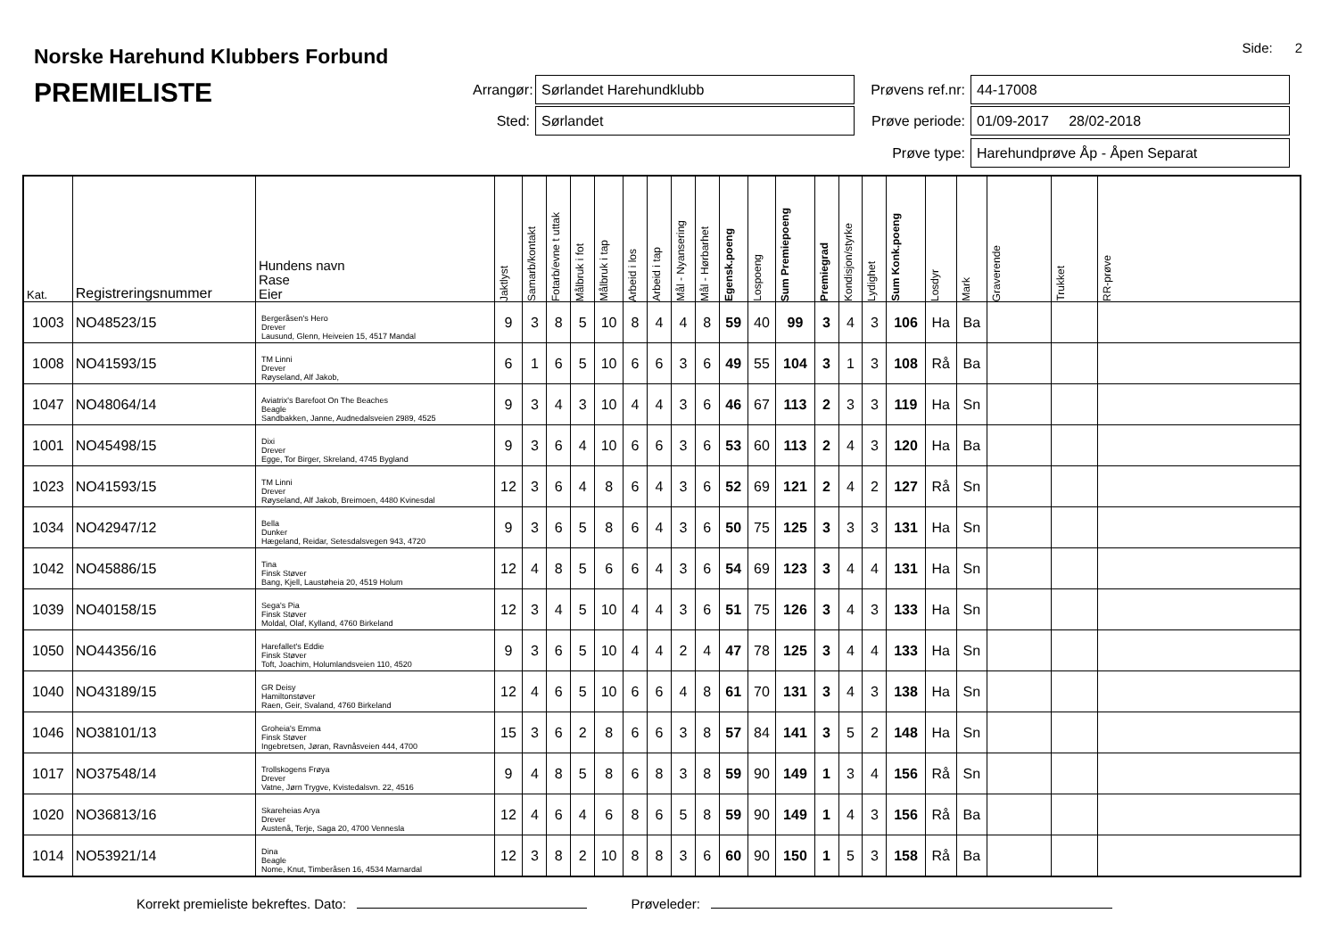Side: 2
Norske Harehund Klubbers Forbund
PREMIELISTE
Arrangør:
Sørlandet Harehundklubb
Prøvens ref.nr:
44-17008
Sted:
Sørlandet
Prøve periode:
01/09-2017 28/02-2018
Prøve type:
Harehundprøve Åp - Åpen Separat
| Kat. | Registreringsnummer | Hundens navn Rase Eier | Jaktlyst | Samarb/kontakt | Fotarb/evne t uttak | Målbruk i fot | Målbruk i tap | Arbeid i los | Arbeid i tap | Mål - Nyansering | Mål - Hørbarhet | Egensk.poeng | Lospoeng | Sum Premiepoeng | Premiegrad | Kondisjon/styrke | Lydighet | Sum Konk.poeng | Losdyr | Mark | Graverende | Trukket | RR-prøve |
| --- | --- | --- | --- | --- | --- | --- | --- | --- | --- | --- | --- | --- | --- | --- | --- | --- | --- | --- | --- | --- | --- | --- | --- |
| 1003 | NO48523/15 | Bergeråsen's Hero Drever Lausund, Glenn, Heiveien 15, 4517 Mandal | 9 | 3 | 8 | 5 | 10 | 8 | 4 | 4 | 8 | 59 | 40 | 99 | 3 | 4 | 3 | 106 | Ha | Ba | | | |
| 1008 | NO41593/15 | TM Linni Drever Røyseland, Alf Jakob, | 6 | 1 | 6 | 5 | 10 | 6 | 6 | 3 | 6 | 49 | 55 | 104 | 3 | 1 | 3 | 108 | Rå | Ba | | | |
| 1047 | NO48064/14 | Aviatrix's Barefoot On The Beaches Beagle Sandbakken, Janne, Audnedalsveien 2989, 4525 | 9 | 3 | 4 | 3 | 10 | 4 | 4 | 3 | 6 | 46 | 67 | 113 | 2 | 3 | 3 | 119 | Ha | Sn | | | |
| 1001 | NO45498/15 | Dixi Drever Egge, Tor Birger, Skreland, 4745 Bygland | 9 | 3 | 6 | 4 | 10 | 6 | 6 | 3 | 6 | 53 | 60 | 113 | 2 | 4 | 3 | 120 | Ha | Ba | | | |
| 1023 | NO41593/15 | TM Linni Drever Røyseland, Alf Jakob, Breimoen, 4480 Kvinesdal | 12 | 3 | 6 | 4 | 8 | 6 | 4 | 3 | 6 | 52 | 69 | 121 | 2 | 4 | 2 | 127 | Rå | Sn | | | |
| 1034 | NO42947/12 | Bella Dunker Hægeland, Reidar, Setesdalsvegen 943, 4720 | 9 | 3 | 6 | 5 | 8 | 6 | 4 | 3 | 6 | 50 | 75 | 125 | 3 | 3 | 3 | 131 | Ha | Sn | | | |
| 1042 | NO45886/15 | Tina Finsk Støver Bang, Kjell, Laustøheia 20, 4519 Holum | 12 | 4 | 8 | 5 | 6 | 6 | 4 | 3 | 6 | 54 | 69 | 123 | 3 | 4 | 4 | 131 | Ha | Sn | | | |
| 1039 | NO40158/15 | Sega's Pia Finsk Støver Moldal, Olaf, Kylland, 4760 Birkeland | 12 | 3 | 4 | 5 | 10 | 4 | 4 | 3 | 6 | 51 | 75 | 126 | 3 | 4 | 3 | 133 | Ha | Sn | | | |
| 1050 | NO44356/16 | Harefallet's Eddie Finsk Støver Toft, Joachim, Holumlandsveien 110, 4520 | 9 | 3 | 6 | 5 | 10 | 4 | 4 | 2 | 4 | 47 | 78 | 125 | 3 | 4 | 4 | 133 | Ha | Sn | | | |
| 1040 | NO43189/15 | GR Deisy Hamiltonstøver Raen, Geir, Svaland, 4760 Birkeland | 12 | 4 | 6 | 5 | 10 | 6 | 6 | 4 | 8 | 61 | 70 | 131 | 3 | 4 | 3 | 138 | Ha | Sn | | | |
| 1046 | NO38101/13 | Groheia's Emma Finsk Støver Ingebretsen, Jøran, Ravnåsveien 444, 4700 | 15 | 3 | 6 | 2 | 8 | 6 | 6 | 3 | 8 | 57 | 84 | 141 | 3 | 5 | 2 | 148 | Ha | Sn | | | |
| 1017 | NO37548/14 | Trollskogens Frøya Drever Vatne, Jørn Trygve, Kvistedalsvn. 22, 4516 | 9 | 4 | 8 | 5 | 8 | 6 | 8 | 3 | 8 | 59 | 90 | 149 | 1 | 3 | 4 | 156 | Rå | Sn | | | |
| 1020 | NO36813/16 | Skareheias Arya Drever Austenå, Terje, Saga 20, 4700 Vennesla | 12 | 4 | 6 | 4 | 6 | 8 | 6 | 5 | 8 | 59 | 90 | 149 | 1 | 4 | 3 | 156 | Rå | Ba | | | |
| 1014 | NO53921/14 | Dina Beagle Nome, Knut, Timberåsen 16, 4534 Marnardal | 12 | 3 | 8 | 2 | 10 | 8 | 8 | 3 | 6 | 60 | 90 | 150 | 1 | 5 | 3 | 158 | Rå | Ba | | | |
Korrekt premieliste bekreftes. Dato: Prøveleder: